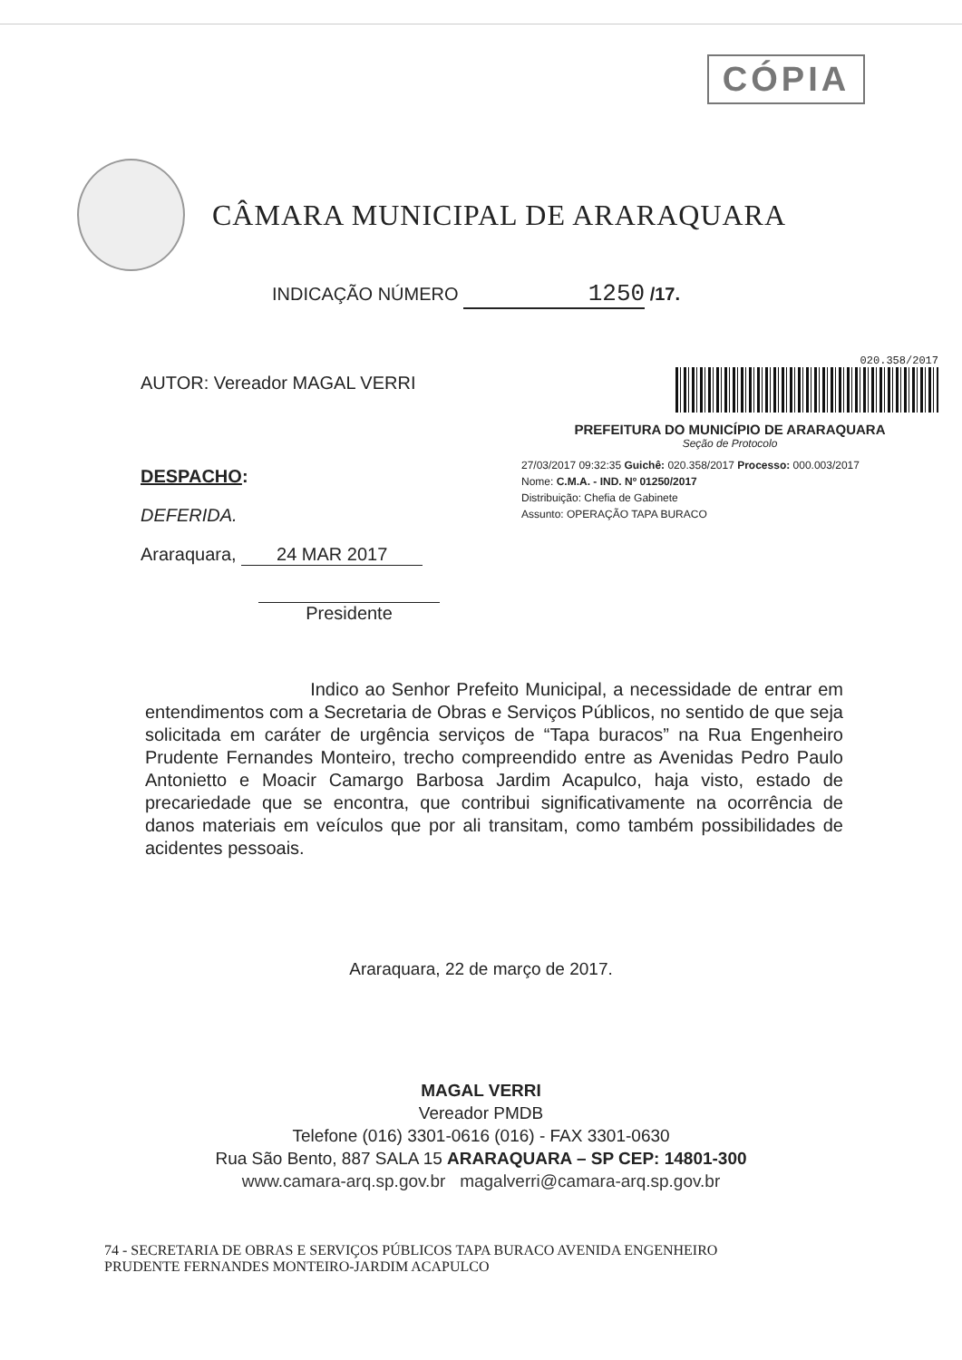CÓPIA
CÂMARA MUNICIPAL DE ARARAQUARA
INDICAÇÃO NÚMERO 1250 /17.
AUTOR: Vereador MAGAL VERRI
DESPACHO:
DEFERIDA.
Araraquara, 24 MAR 2017
Presidente
020.358/2017
PREFEITURA DO MUNICÍPIO DE ARARAQUARA
Seção de Protocolo
27/03/2017 09:32:35 Guichê: 020.358/2017 Processo: 000.003/2017
Nome: C.M.A. - IND. Nº 01250/2017
Distribuição: Chefia de Gabinete
Assunto: OPERAÇÃO TAPA BURACO
Indico ao Senhor Prefeito Municipal, a necessidade de entrar em entendimentos com a Secretaria de Obras e Serviços Públicos, no sentido de que seja solicitada em caráter de urgência serviços de “Tapa buracos” na Rua Engenheiro Prudente Fernandes Monteiro, trecho compreendido entre as Avenidas Pedro Paulo Antonietto e Moacir Camargo Barbosa Jardim Acapulco, haja visto, estado de precariedade que se encontra, que contribui significativamente na ocorrência de danos materiais em veículos que por ali transitam, como também possibilidades de acidentes pessoais.
Araraquara, 22 de março de 2017.
MAGAL VERRI
Vereador PMDB
Telefone (016) 3301-0616 (016) - FAX 3301-0630
Rua São Bento, 887 SALA 15 ARARAQUARA – SP CEP: 14801-300
www.camara-arq.sp.gov.br magalverri@camara-arq.sp.gov.br
74 - SECRETARIA DE OBRAS E SERVIÇOS PÚBLICOS TAPA BURACO AVENIDA ENGENHEIRO
PRUDENTE FERNANDES MONTEIRO-JARDIM ACAPULCO